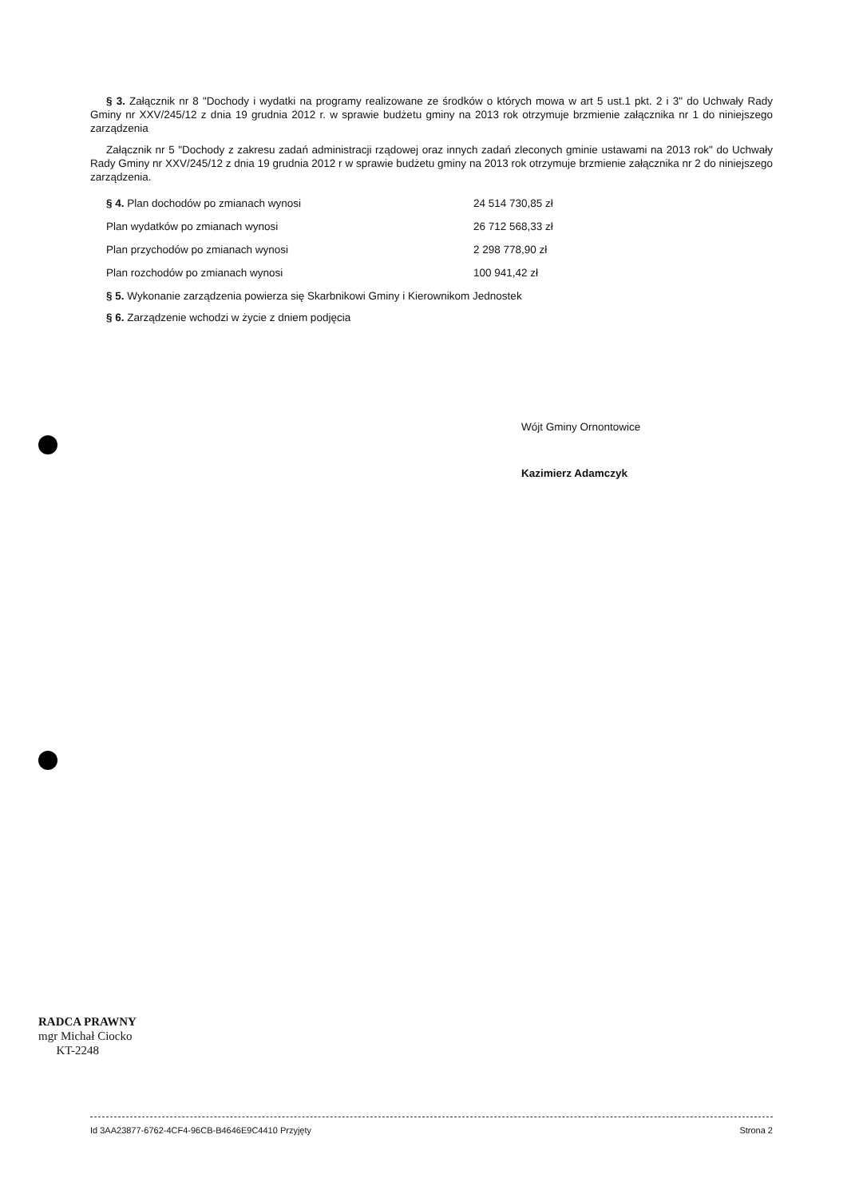§ 3. Załącznik nr 8 "Dochody i wydatki na programy realizowane ze środków o których mowa w art 5 ust.1 pkt. 2 i 3" do Uchwały Rady Gminy nr XXV/245/12 z dnia 19 grudnia 2012 r. w sprawie budżetu gminy na 2013 rok otrzymuje brzmienie załącznika nr 1 do niniejszego zarządzenia
Załącznik nr 5 "Dochody z zakresu zadań administracji rządowej oraz innych zadań zleconych gminie ustawami na 2013 rok" do Uchwały Rady Gminy nr XXV/245/12 z dnia 19 grudnia 2012 r w sprawie budżetu gminy na 2013 rok otrzymuje brzmienie załącznika nr 2 do niniejszego zarządzenia.
| § 4. Plan dochodów po zmianach wynosi | 24 514 730,85 zł |
| Plan wydatków po zmianach wynosi | 26 712 568,33 zł |
| Plan przychodów po zmianach wynosi | 2 298 778,90 zł |
| Plan rozchodów po zmianach wynosi | 100 941,42 zł |
§ 5. Wykonanie zarządzenia powierza się Skarbnikowi Gminy i Kierownikom Jednostek
§ 6. Zarządzenie wchodzi w życie z dniem podjęcia
Wójt Gminy Ornontowice
Kazimierz Adamczyk
RADCA PRAWNY
mgr Michał Ciocko
KT-2248
Id 3AA23877-6762-4CF4-96CB-B4646E9C4410 Przyjęty Strona 2